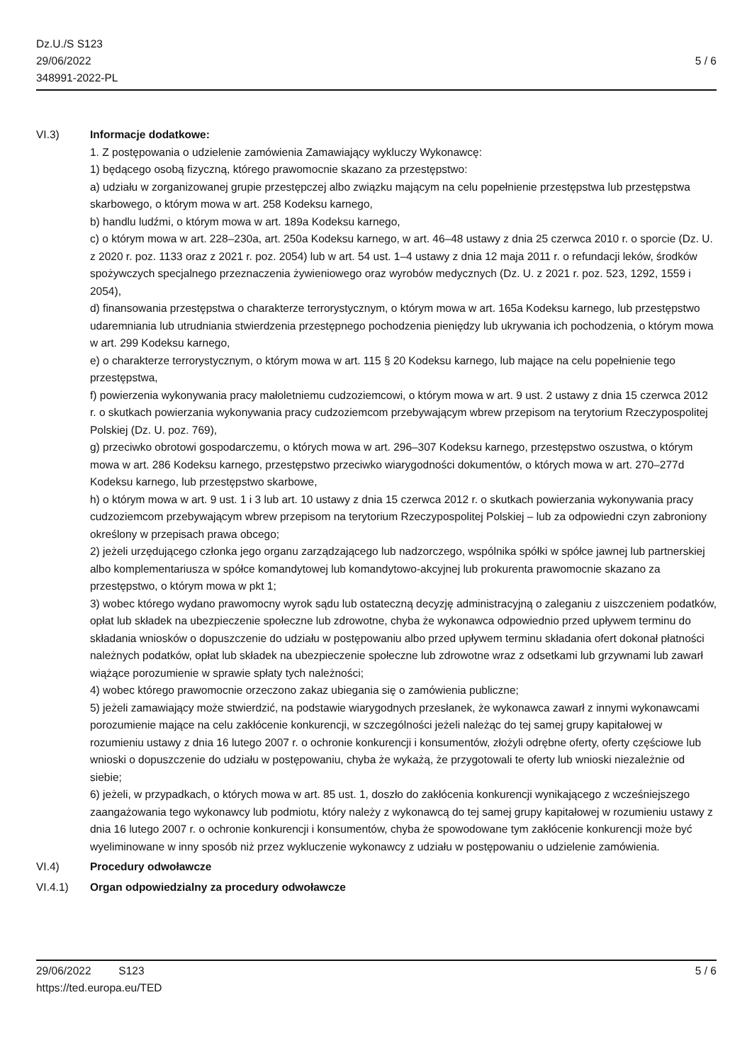Dz.U./S S123
29/06/2022
348991-2022-PL
5 / 6
VI.3) Informacje dodatkowe:
1. Z postępowania o udzielenie zamówienia Zamawiający wykluczy Wykonawcę:
1) będącego osobą fizyczną, którego prawomocnie skazano za przestępstwo:
a) udziału w zorganizowanej grupie przestępczej albo związku mającym na celu popełnienie przestępstwa lub przestępstwa skarbowego, o którym mowa w art. 258 Kodeksu karnego,
b) handlu ludźmi, o którym mowa w art. 189a Kodeksu karnego,
c) o którym mowa w art. 228–230a, art. 250a Kodeksu karnego, w art. 46–48 ustawy z dnia 25 czerwca 2010 r. o sporcie (Dz. U. z 2020 r. poz. 1133 oraz z 2021 r. poz. 2054) lub w art. 54 ust. 1–4 ustawy z dnia 12 maja 2011 r. o refundacji leków, środków spożywczych specjalnego przeznaczenia żywieniowego oraz wyrobów medycznych (Dz. U. z 2021 r. poz. 523, 1292, 1559 i 2054),
d) finansowania przestępstwa o charakterze terrorystycznym, o którym mowa w art. 165a Kodeksu karnego, lub przestępstwo udaremniania lub utrudniania stwierdzenia przestępnego pochodzenia pieniędzy lub ukrywania ich pochodzenia, o którym mowa w art. 299 Kodeksu karnego,
e) o charakterze terrorystycznym, o którym mowa w art. 115 § 20 Kodeksu karnego, lub mające na celu popełnienie tego przestępstwa,
f) powierzenia wykonywania pracy małoletniemu cudzoziemcowi, o którym mowa w art. 9 ust. 2 ustawy z dnia 15 czerwca 2012 r. o skutkach powierzania wykonywania pracy cudzoziemcom przebywającym wbrew przepisom na terytorium Rzeczypospolitej Polskiej (Dz. U. poz. 769),
g) przeciwko obrotowi gospodarczemu, o których mowa w art. 296–307 Kodeksu karnego, przestępstwo oszustwa, o którym mowa w art. 286 Kodeksu karnego, przestępstwo przeciwko wiarygodności dokumentów, o których mowa w art. 270–277d Kodeksu karnego, lub przestępstwo skarbowe,
h) o którym mowa w art. 9 ust. 1 i 3 lub art. 10 ustawy z dnia 15 czerwca 2012 r. o skutkach powierzania wykonywania pracy cudzoziemcom przebywającym wbrew przepisom na terytorium Rzeczypospolitej Polskiej – lub za odpowiedni czyn zabroniony określony w przepisach prawa obcego;
2) jeżeli urzędującego członka jego organu zarządzającego lub nadzorczego, wspólnika spółki w spółce jawnej lub partnerskiej albo komplementariusza w spółce komandytowej lub komandytowo-akcyjnej lub prokurenta prawomocnie skazano za przestępstwo, o którym mowa w pkt 1;
3) wobec którego wydano prawomocny wyrok sądu lub ostateczną decyzję administracyjną o zaleganiu z uiszczeniem podatków, opłat lub składek na ubezpieczenie społeczne lub zdrowotne, chyba że wykonawca odpowiednio przed upływem terminu do składania wniosków o dopuszczenie do udziału w postępowaniu albo przed upływem terminu składania ofert dokonał płatności należnych podatków, opłat lub składek na ubezpieczenie społeczne lub zdrowotne wraz z odsetkami lub grzywnami lub zawarł wiążące porozumienie w sprawie spłaty tych należności;
4) wobec którego prawomocnie orzeczono zakaz ubiegania się o zamówienia publiczne;
5) jeżeli zamawiający może stwierdzić, na podstawie wiarygodnych przesłanek, że wykonawca zawarł z innymi wykonawcami porozumienie mające na celu zakłócenie konkurencji, w szczególności jeżeli należąc do tej samej grupy kapitałowej w rozumieniu ustawy z dnia 16 lutego 2007 r. o ochronie konkurencji i konsumentów, złożyli odrębne oferty, oferty częściowe lub wnioski o dopuszczenie do udziału w postępowaniu, chyba że wykażą, że przygotowali te oferty lub wnioski niezależnie od siebie;
6) jeżeli, w przypadkach, o których mowa w art. 85 ust. 1, doszło do zakłócenia konkurencji wynikającego z wcześniejszego zaangażowania tego wykonawcy lub podmiotu, który należy z wykonawcą do tej samej grupy kapitałowej w rozumieniu ustawy z dnia 16 lutego 2007 r. o ochronie konkurencji i konsumentów, chyba że spowodowane tym zakłócenie konkurencji może być wyeliminowane w inny sposób niż przez wykluczenie wykonawcy z udziału w postępowaniu o udzielenie zamówienia.
VI.4) Procedury odwoławcze
VI.4.1) Organ odpowiedzialny za procedury odwoławcze
29/06/2022 S123 5 / 6
https://ted.europa.eu/TED